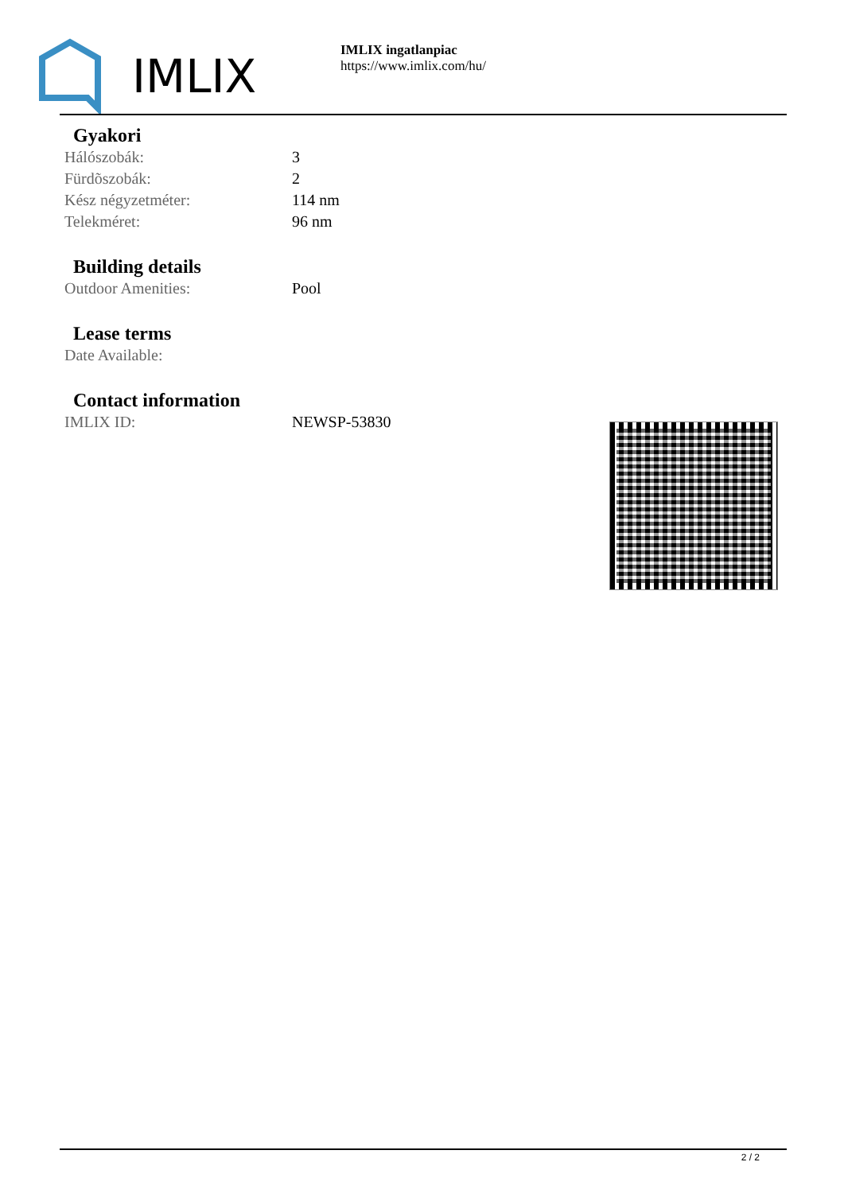IMLIX
IMLIX ingatlanpiac
https://www.imlix.com/hu/
Gyakori
| Hálószobák: | 3 |
| Fürdõszobák: | 2 |
| Kész négyzetméter: | 114 nm |
| Telekméret: | 96 nm |
Building details
| Outdoor Amenities: | Pool |
Lease terms
| Date Available: | |
Contact information
| IMLIX ID: | NEWSP-53830 |
2 / 2